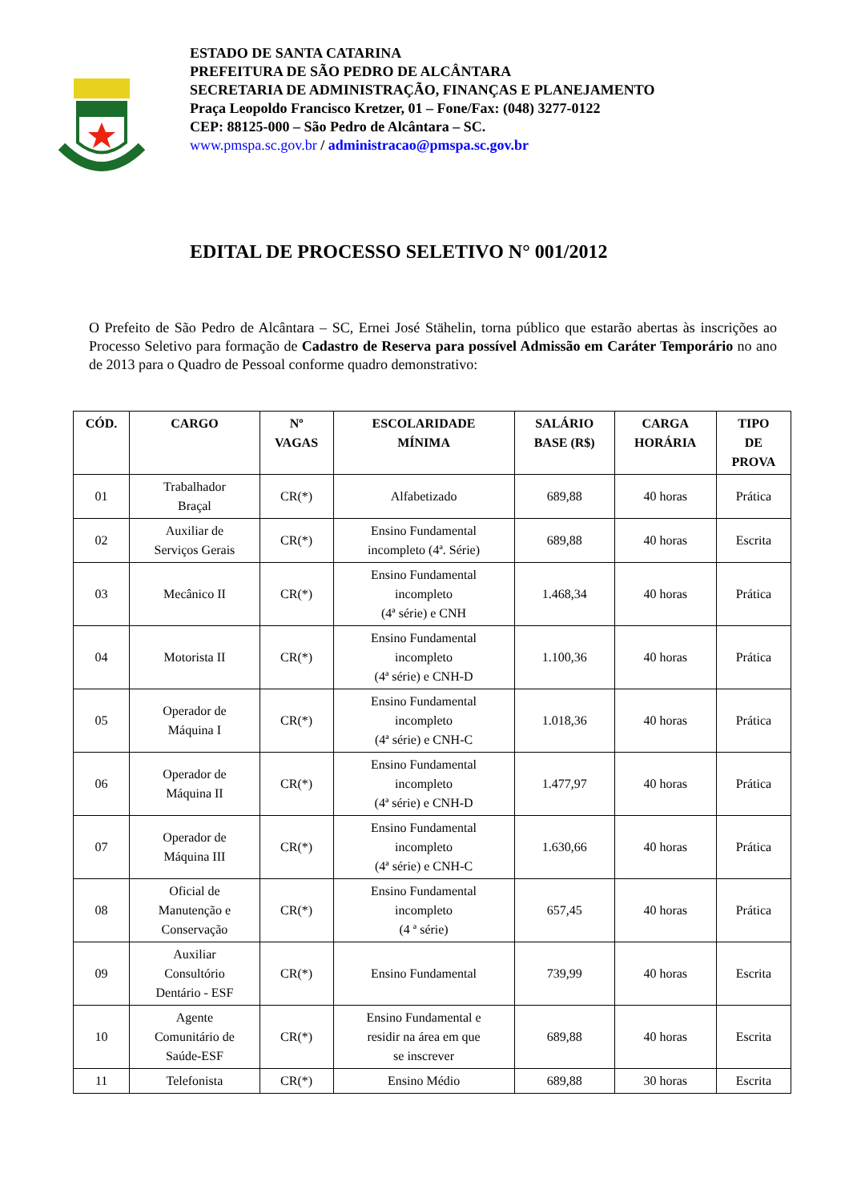ESTADO DE SANTA CATARINA
PREFEITURA DE SÃO PEDRO DE ALCÂNTARA
SECRETARIA DE ADMINISTRAÇÃO, FINANÇAS E PLANEJAMENTO
Praça Leopoldo Francisco Kretzer, 01 – Fone/Fax: (048) 3277-0122
CEP: 88125-000 – São Pedro de Alcântara – SC.
www.pmspa.sc.gov.br / administracao@pmspa.sc.gov.br
EDITAL DE PROCESSO SELETIVO N° 001/2012
O Prefeito de São Pedro de Alcântara – SC, Ernei José Stähelin, torna público que estarão abertas às inscrições ao Processo Seletivo para formação de Cadastro de Reserva para possível Admissão em Caráter Temporário no ano de 2013 para o Quadro de Pessoal conforme quadro demonstrativo:
| CÓD. | CARGO | Nº VAGAS | ESCOLARIDADE MÍNIMA | SALÁRIO BASE (R$) | CARGA HORÁRIA | TIPO DE PROVA |
| --- | --- | --- | --- | --- | --- | --- |
| 01 | Trabalhador Braçal | CR(*) | Alfabetizado | 689,88 | 40 horas | Prática |
| 02 | Auxiliar de Serviços Gerais | CR(*) | Ensino Fundamental incompleto (4ª. Série) | 689,88 | 40 horas | Escrita |
| 03 | Mecânico II | CR(*) | Ensino Fundamental incompleto (4ª série) e CNH | 1.468,34 | 40 horas | Prática |
| 04 | Motorista II | CR(*) | Ensino Fundamental incompleto (4ª série) e CNH-D | 1.100,36 | 40 horas | Prática |
| 05 | Operador de Máquina I | CR(*) | Ensino Fundamental incompleto (4ª série) e CNH-C | 1.018,36 | 40 horas | Prática |
| 06 | Operador de Máquina II | CR(*) | Ensino Fundamental incompleto (4ª série) e CNH-D | 1.477,97 | 40 horas | Prática |
| 07 | Operador de Máquina III | CR(*) | Ensino Fundamental incompleto (4ª série) e CNH-C | 1.630,66 | 40 horas | Prática |
| 08 | Oficial de Manutenção e Conservação | CR(*) | Ensino Fundamental incompleto (4 ª série) | 657,45 | 40 horas | Prática |
| 09 | Auxiliar Consultório Dentário - ESF | CR(*) | Ensino Fundamental | 739,99 | 40 horas | Escrita |
| 10 | Agente Comunitário de Saúde-ESF | CR(*) | Ensino Fundamental e residir na área em que se inscrever | 689,88 | 40 horas | Escrita |
| 11 | Telefonista | CR(*) | Ensino Médio | 689,88 | 30 horas | Escrita |